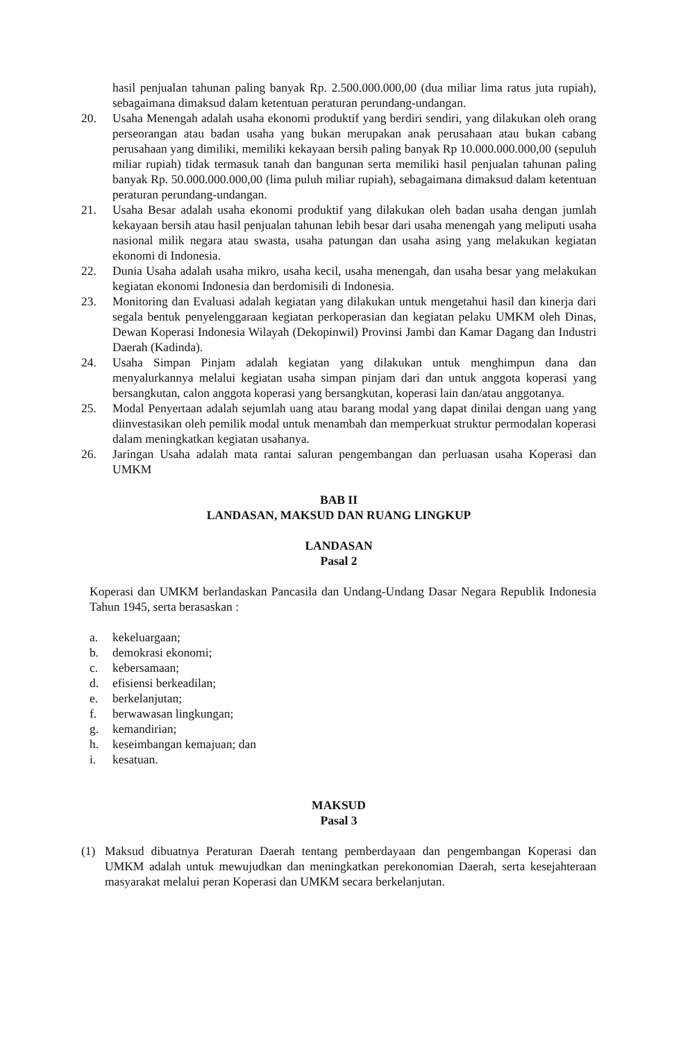hasil penjualan tahunan paling banyak Rp. 2.500.000.000,00 (dua miliar lima ratus juta rupiah), sebagaimana dimaksud dalam ketentuan peraturan perundang-undangan.
20. Usaha Menengah adalah usaha ekonomi produktif yang berdiri sendiri, yang dilakukan oleh orang perseorangan atau badan usaha yang bukan merupakan anak perusahaan atau bukan cabang perusahaan yang dimiliki, memiliki kekayaan bersih paling banyak Rp 10.000.000.000,00 (sepuluh miliar rupiah) tidak termasuk tanah dan bangunan serta memiliki hasil penjualan tahunan paling banyak Rp. 50.000.000.000,00 (lima puluh miliar rupiah), sebagaimana dimaksud dalam ketentuan peraturan perundang-undangan.
21. Usaha Besar adalah usaha ekonomi produktif yang dilakukan oleh badan usaha dengan jumlah kekayaan bersih atau hasil penjualan tahunan lebih besar dari usaha menengah yang meliputi usaha nasional milik negara atau swasta, usaha patungan dan usaha asing yang melakukan kegiatan ekonomi di Indonesia.
22. Dunia Usaha adalah usaha mikro, usaha kecil, usaha menengah, dan usaha besar yang melakukan kegiatan ekonomi Indonesia dan berdomisili di Indonesia.
23. Monitoring dan Evaluasi adalah kegiatan yang dilakukan untuk mengetahui hasil dan kinerja dari segala bentuk penyelenggaraan kegiatan perkoperasian dan kegiatan pelaku UMKM oleh Dinas, Dewan Koperasi Indonesia Wilayah (Dekopinwil) Provinsi Jambi dan Kamar Dagang dan Industri Daerah (Kadinda).
24. Usaha Simpan Pinjam adalah kegiatan yang dilakukan untuk menghimpun dana dan menyalurkannya melalui kegiatan usaha simpan pinjam dari dan untuk anggota koperasi yang bersangkutan, calon anggota koperasi yang bersangkutan, koperasi lain dan/atau anggotanya.
25. Modal Penyertaan adalah sejumlah uang atau barang modal yang dapat dinilai dengan uang yang diinvestasikan oleh pemilik modal untuk menambah dan memperkuat struktur permodalan koperasi dalam meningkatkan kegiatan usahanya.
26. Jaringan Usaha adalah mata rantai saluran pengembangan dan perluasan usaha Koperasi dan UMKM
BAB II
LANDASAN, MAKSUD DAN RUANG LINGKUP
LANDASAN
Pasal 2
Koperasi dan UMKM berlandaskan Pancasila dan Undang-Undang Dasar Negara Republik Indonesia Tahun 1945, serta berasaskan :
a. kekeluargaan;
b. demokrasi ekonomi;
c. kebersamaan;
d. efisiensi berkeadilan;
e. berkelanjutan;
f. berwawasan lingkungan;
g. kemandirian;
h. keseimbangan kemajuan; dan
i. kesatuan.
MAKSUD
Pasal 3
(1) Maksud dibuatnya Peraturan Daerah tentang pemberdayaan dan pengembangan Koperasi dan UMKM adalah untuk mewujudkan dan meningkatkan perekonomian Daerah, serta kesejahteraan masyarakat melalui peran Koperasi dan UMKM secara berkelanjutan.